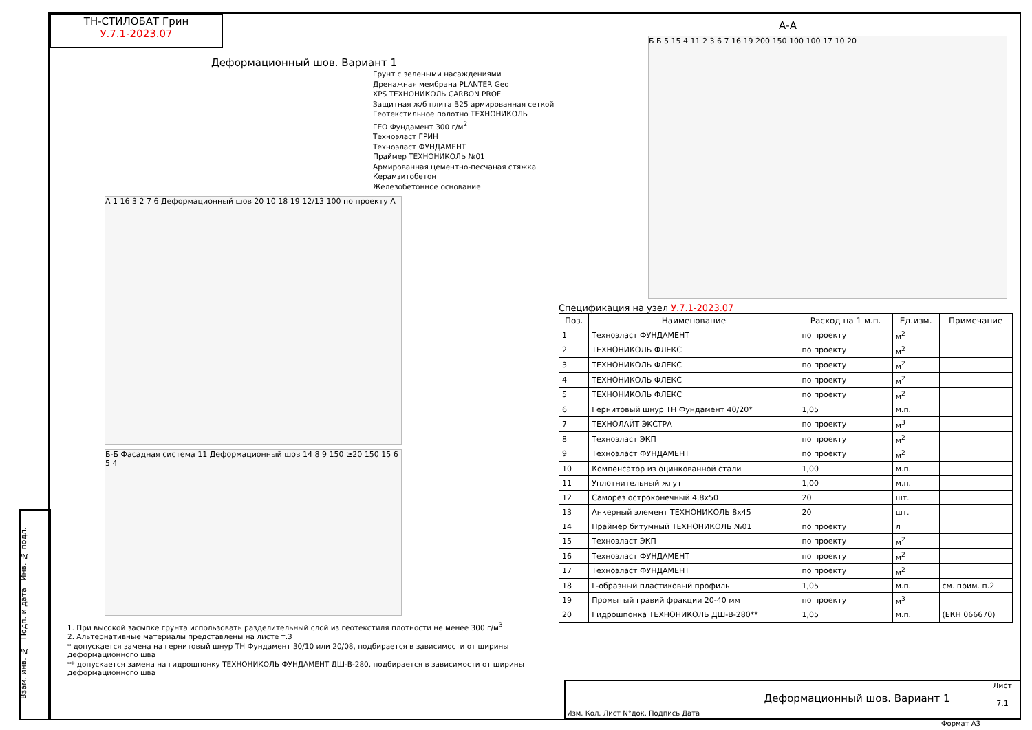ТН-СТИЛОБАТ Грин
У.7.1-2023.07
Деформационный шов. Вариант 1
Грунт с зелеными насаждениями
Дренажная мембрана PLANTER Geo
XPS ТЕХНОНИКОЛЬ CARBON PROF
Защитная ж/б плита В25 армированная сеткой
Геотекстильное полотно ТЕХНОНИКОЛЬ
ГЕО Фундамент 300 г/м<sup>2</sup>
Техноэласт ГРИН
Техноэласт ФУНДАМЕНТ
Праймер ТЕХНОНИКОЛЬ №01
Армированная цементно-песчаная стяжка
Керамзитобетон
Железобетонное основание
А 1 16 3 2 7 6 Деформационный шов 20 10 18 19 12/13 100 по проекту А
Б-Б Фасадная система 11 Деформационный шов 14 8 9 150 ≥20 150 15 6 5 4
1. При высокой засыпке грунта использовать разделительный слой из геотекстиля плотности не менее 300 г/м<sup>3</sup>
2. Альтернативные материалы представлены на листе т.3
* допускается замена на гернитовый шнур ТН Фундамент 30/10 или 20/08, подбирается в зависимости от ширины деформационного шва
** допускается замена на гидрошпонку ТЕХНОНИКОЛЬ ФУНДАМЕНТ ДШ-В-280, подбирается в зависимости от ширины деформационного шва
А-А
Б Б 5 15 4 11 2 3 6 7 16 19 200 150 100 100 17 10 20
Спецификация на узел У.7.1-2023.07
| Поз. | Наименование | Расход на 1 м.п. | Ед.изм. | Примечание |
| --- | --- | --- | --- | --- |
| 1 | Техноэласт ФУНДАМЕНТ | по проекту | м<sup>2</sup> | |
| 2 | ТЕХНОНИКОЛЬ ФЛЕКС | по проекту | м<sup>2</sup> | |
| 3 | ТЕХНОНИКОЛЬ ФЛЕКС | по проекту | м<sup>2</sup> | |
| 4 | ТЕХНОНИКОЛЬ ФЛЕКС | по проекту | м<sup>2</sup> | |
| 5 | ТЕХНОНИКОЛЬ ФЛЕКС | по проекту | м<sup>2</sup> | |
| 6 | Гернитовый шнур ТН Фундамент 40/20* | 1,05 | м.п. | |
| 7 | ТЕХНОЛАЙТ ЭКСТРА | по проекту | м<sup>3</sup> | |
| 8 | Техноэласт ЭКП | по проекту | м<sup>2</sup> | |
| 9 | Техноэласт ФУНДАМЕНТ | по проекту | м<sup>2</sup> | |
| 10 | Компенсатор из оцинкованной стали | 1,00 | м.п. | |
| 11 | Уплотнительный жгут | 1,00 | м.п. | |
| 12 | Саморез остроконечный 4,8х50 | 20 | шт. | |
| 13 | Анкерный элемент ТЕХНОНИКОЛЬ 8х45 | 20 | шт. | |
| 14 | Праймер битумный ТЕХНОНИКОЛЬ №01 | по проекту | л | |
| 15 | Техноэласт ЭКП | по проекту | м<sup>2</sup> | |
| 16 | Техноэласт ФУНДАМЕНТ | по проекту | м<sup>2</sup> | |
| 17 | Техноэласт ФУНДАМЕНТ | по проекту | м<sup>2</sup> | |
| 18 | L-образный пластиковый профиль | 1,05 | м.п. | см. прим. п.2 |
| 19 | Промытый гравий фракции 20-40 мм | по проекту | м<sup>3</sup> | |
| 20 | Гидрошпонка ТЕХНОНИКОЛЬ ДШ-В-280** | 1,05 | м.п. | (ЕКН 066670) |
Взам. инв. № Подп. и дата Инв. № подл.
Изм. Кол. Лист N°док. Подпись Дата
Деформационный шов. Вариант 1
Лист
7.1
Формат А3